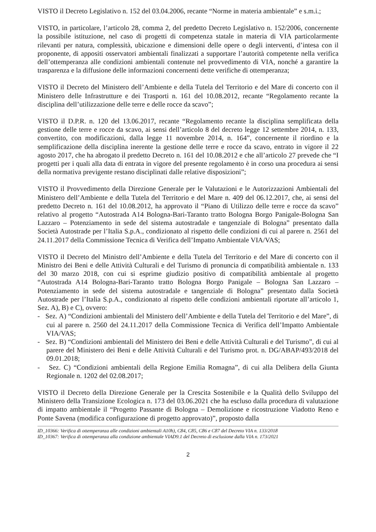VISTO il Decreto Legislativo n. 152 del 03.04.2006, recante “Norme in materia ambientale” e s.m.i.;
VISTO, in particolare, l’articolo 28, comma 2, del predetto Decreto Legislativo n. 152/2006, concernente la possibile istituzione, nel caso di progetti di competenza statale in materia di VIA particolarmente rilevanti per natura, complessità, ubicazione e dimensioni delle opere o degli interventi, d’intesa con il proponente, di appositi osservatori ambientali finalizzati a supportare l’autorità competente nella verifica dell’ottemperanza alle condizioni ambientali contenute nel provvedimento di VIA, nonché a garantire la trasparenza e la diffusione delle informazioni concernenti dette verifiche di ottemperanza;
VISTO il Decreto del Ministero dell’Ambiente e della Tutela del Territorio e del Mare di concerto con il Ministero delle Infrastrutture e dei Trasporti n. 161 del 10.08.2012, recante “Regolamento recante la disciplina dell’utilizzazione delle terre e delle rocce da scavo”;
VISTO il D.P.R. n. 120 del 13.06.2017, recante “Regolamento recante la disciplina semplificata della gestione delle terre e rocce da scavo, ai sensi dell’articolo 8 del decreto legge 12 settembre 2014, n. 133, convertito, con modificazioni, dalla legge 11 novembre 2014, n. 164”, concernente il riordino e la semplificazione della disciplina inerente la gestione delle terre e rocce da scavo, entrato in vigore il 22 agosto 2017, che ha abrogato il predetto Decreto n. 161 del 10.08.2012 e che all’articolo 27 prevede che “I progetti per i quali alla data di entrata in vigore del presente regolamento è in corso una procedura ai sensi della normativa previgente restano disciplinati dalle relative disposizioni”;
VISTO il Provvedimento della Direzione Generale per le Valutazioni e le Autorizzazioni Ambientali del Ministero dell’Ambiente e della Tutela del Territorio e del Mare n. 409 del 06.12.2017, che, ai sensi del predetto Decreto n. 161 del 10.08.2012, ha approvato il “Piano di Utilizzo delle terre e rocce da scavo” relativo al progetto “Autostrada A14 Bologna-Bari-Taranto tratto Bologna Borgo Panigale-Bologna San Lazzaro – Potenziamento in sede del sistema autostradale e tangenziale di Bologna” presentato dalla Società Autostrade per l’Italia S.p.A., condizionato al rispetto delle condizioni di cui al parere n. 2561 del 24.11.2017 della Commissione Tecnica di Verifica dell’Impatto Ambientale VIA/VAS;
VISTO il Decreto del Ministro dell’Ambiente e della Tutela del Territorio e del Mare di concerto con il Ministro dei Beni e delle Attività Culturali e del Turismo di pronuncia di compatibilità ambientale n. 133 del 30 marzo 2018, con cui si esprime giudizio positivo di compatibilità ambientale al progetto “Autostrada A14 Bologna-Bari-Taranto tratto Bologna Borgo Panigale – Bologna San Lazzaro – Potenziamento in sede del sistema autostradale e tangenziale di Bologna” presentato dalla Società Autostrade per l’Italia S.p.A., condizionato al rispetto delle condizioni ambientali riportate all’articolo 1, Sez. A), B) e C), ovvero:
- Sez. A) “Condizioni ambientali del Ministero dell’Ambiente e della Tutela del Territorio e del Mare”, di cui al parere n. 2560 del 24.11.2017 della Commissione Tecnica di Verifica dell’Impatto Ambientale VIA/VAS;
- Sez. B) “Condizioni ambientali del Ministero dei Beni e delle Attività Culturali e del Turismo”, di cui al parere del Ministero dei Beni e delle Attività Culturali e del Turismo prot. n. DG/ABAP/493/2018 del 09.01.2018;
- Sez. C) “Condizioni ambientali della Regione Emilia Romagna”, di cui alla Delibera della Giunta Regionale n. 1202 del 02.08.2017;
VISTO il Decreto della Direzione Generale per la Crescita Sostenibile e la Qualità dello Sviluppo del Ministero della Transizione Ecologica n. 173 del 03.06.2021 che ha escluso dalla procedura di valutazione di impatto ambientale il “Progetto Passante di Bologna – Demolizione e ricostruzione Viadotto Reno e Ponte Savena (modifica configurazione di progetto approvato)”, proposto dalla
ID_10366: Verifica di ottemperanza alle condizioni ambientali A10h), C84, C85, C86 e C87 del Decreto VIA n. 133/2018
ID_10367: Verifica di ottemperanza alla condizione ambientale VIAD9.1 del Decreto di esclusione dalla VIA n. 173/2021
2